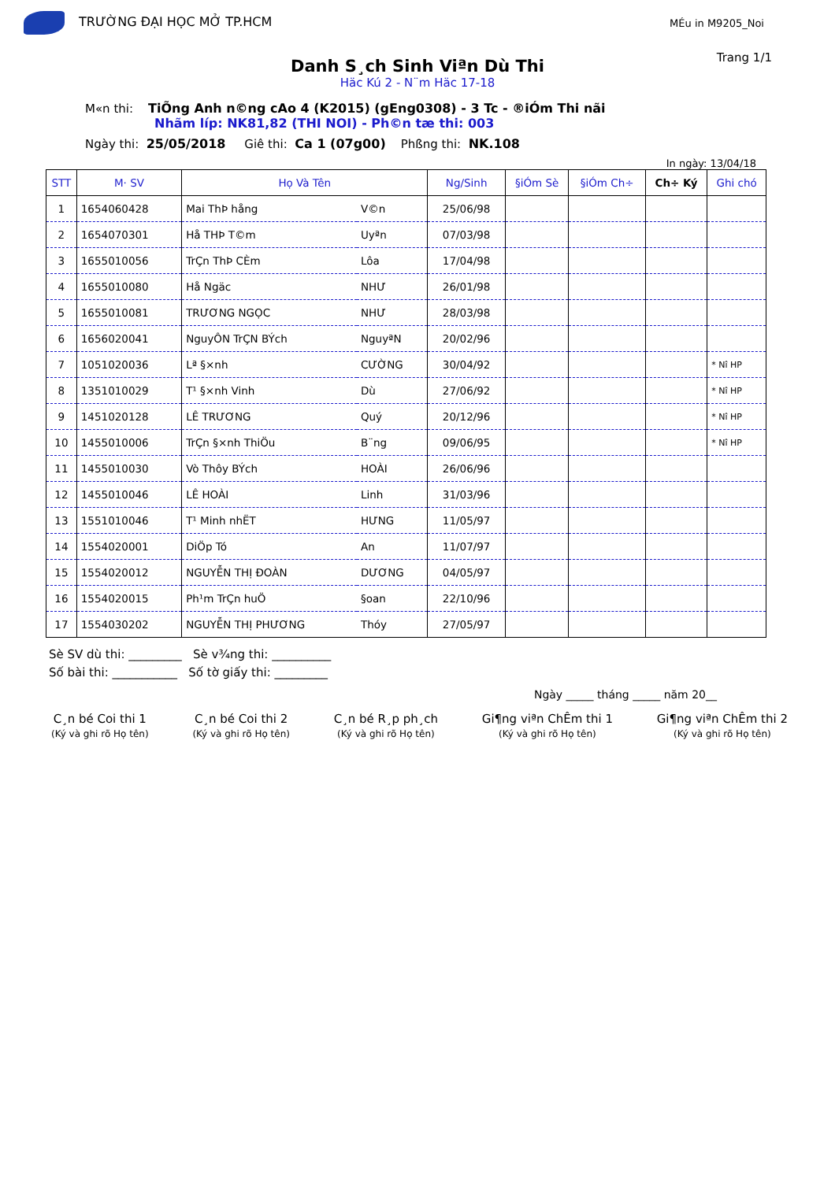TRƯỜNG ĐẠI HỌC MỞ TP.HCM
MÉu in M9205_Noi
Trang 1/1
Danh S¸ch Sinh Viªn Dù Thi
Häc Kú 2 - N¨m Häc 17-18
M«n thi: TiÕng Anh n©ng cAo 4 (K2015) (gEng0308) - 3 Tc - ®iÓm Thi nãi
Nhãm líp: NK81,82 (THI NOI) - Ph©n tæ thi: 003
Ngày thi: 25/05/2018 Giê thi: Ca 1 (07g00) Phßng thi: NK.108
In ngày: 13/04/18
| STT | M· SV | Họ Và Tên | | Ng/Sinh | §iÓm Sè | §iÓm Ch÷ | Ch÷ Ký | Ghi chó |
| --- | --- | --- | --- | --- | --- | --- | --- | --- |
| 1 | 1654060428 | Mai ThÞ hång | V©n | 25/06/98 | | | | |
| 2 | 1654070301 | Hå THÞ T©m | Uyªn | 07/03/98 | | | | |
| 3 | 1655010056 | TrÇn ThÞ CÈm | Lôa | 17/04/98 | | | | |
| 4 | 1655010080 | Hå Ngäc | NHƯ | 26/01/98 | | | | |
| 5 | 1655010081 | TRƯƠNG NGỌC | NHƯ | 28/03/98 | | | | |
| 6 | 1656020041 | NguyÔN TrÇN BÝch | NguyªN | 20/02/96 | | | | |
| 7 | 1051020036 | Lª §×nh | CƯỜNG | 30/04/92 | | | | * Nî HP |
| 8 | 1351010029 | T¹ §×nh Vinh | Dù | 27/06/92 | | | | * Nî HP |
| 9 | 1451020128 | LÊ TRƯƠNG | Quý | 20/12/96 | | | | * Nî HP |
| 10 | 1455010006 | TrÇn §×nh ThiÖu | B¨ng | 09/06/95 | | | | * Nî HP |
| 11 | 1455010030 | Vò Thôy BÝch | HOÀI | 26/06/96 | | | | |
| 12 | 1455010046 | LÊ HOÀI | Linh | 31/03/96 | | | | |
| 13 | 1551010046 | T¹ Minh nhËT | HƯNG | 11/05/97 | | | | |
| 14 | 1554020001 | DiÖp Tó | An | 11/07/97 | | | | |
| 15 | 1554020012 | NGUYỄN THỊ ĐOÀN | DƯƠNG | 04/05/97 | | | | |
| 16 | 1554020015 | Ph¹m TrÇn huÖ | §oan | 22/10/96 | | | | |
| 17 | 1554030202 | NGUYỄN THỊ PHƯƠNG | Thóy | 27/05/97 | | | | |
Sè SV dù thi: _________ Sè v¾ng thi: __________
Số bài thi: ___________ Số tờ giấy thi: _________
Ngày _____ tháng _____ năm 20__
C¸n bé Coi thi 1
(Ký và ghi rõ Họ tên)
C¸n bé Coi thi 2
(Ký và ghi rõ Họ tên)
C¸n bé R¸p ph¸ch
(Ký và ghi rõ Họ tên)
Gi¶ng viªn ChÊm thi 1
(Ký và ghi rõ Họ tên)
Gi¶ng viªn ChÊm thi 2
(Ký và ghi rõ Họ tên)